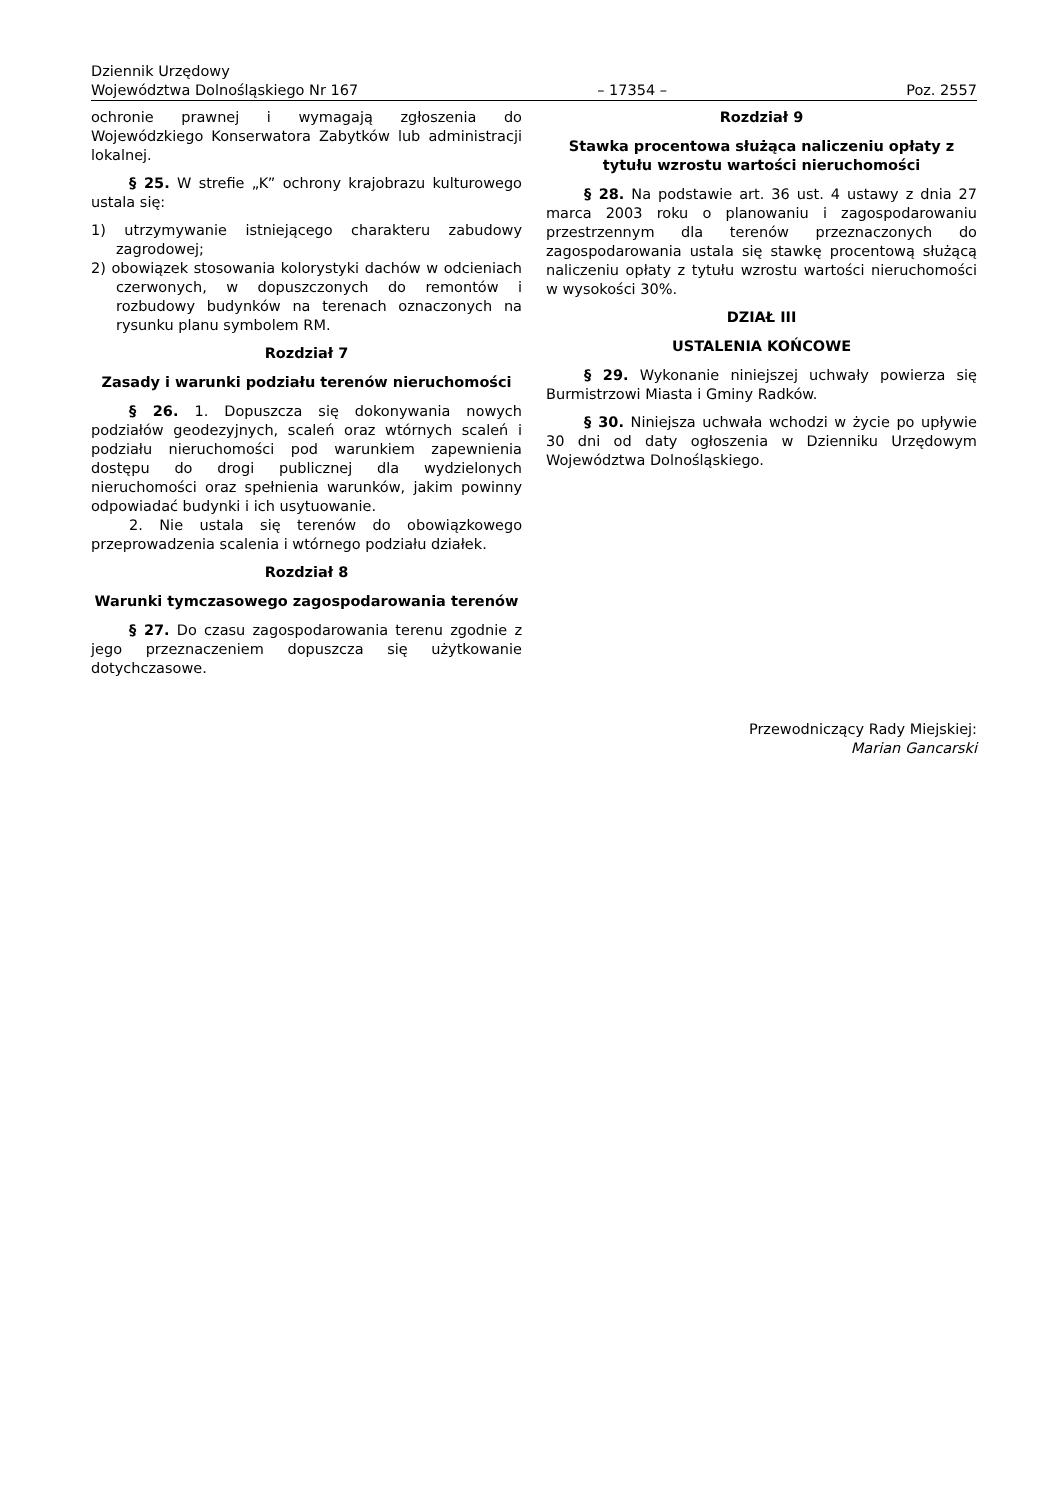Dziennik Urzędowy
Województwa Dolnośląskiego Nr 167 – 17354 – Poz. 2557
ochronie prawnej i wymagają zgłoszenia do Wojewódzkiego Konserwatora Zabytków lub administracji lokalnej.
§ 25. W strefie „K” ochrony krajobrazu kulturowego ustala się:
1) utrzymywanie istniejącego charakteru zabudowy zagrodowej;
2) obowiązek stosowania kolorystyki dachów w odcieniach czerwonych, w dopuszczonych do remontów i rozbudowy budynków na terenach oznaczonych na rysunku planu symbolem RM.
Rozdział 7
Zasady i warunki podziału terenów nieruchomości
§ 26. 1. Dopuszcza się dokonywania nowych podziałów geodezyjnych, scaleń oraz wtórnych scaleń i podziału nieruchomości pod warunkiem zapewnienia dostępu do drogi publicznej dla wydzielonych nieruchomości oraz spełnienia warunków, jakim powinny odpowiadać budynki i ich usytuowanie.
2. Nie ustala się terenów do obowiązkowego przeprowadzenia scalenia i wtórnego podziału działek.
Rozdział 8
Warunki tymczasowego zagospodarowania terenów
§ 27. Do czasu zagospodarowania terenu zgodnie z jego przeznaczeniem dopuszcza się użytkowanie dotychczasowe.
Rozdział 9
Stawka procentowa służąca naliczeniu opłaty z tytułu wzrostu wartości nieruchomości
§ 28. Na podstawie art. 36 ust. 4 ustawy z dnia 27 marca 2003 roku o planowaniu i zagospodarowaniu przestrzennym dla terenów przeznaczonych do zagospodarowania ustala się stawkę procentową służącą naliczeniu opłaty z tytułu wzrostu wartości nieruchomości w wysokości 30%.
DZIAŁ III
USTALENIA KOŃCOWE
§ 29. Wykonanie niniejszej uchwały powierza się Burmistrzowi Miasta i Gminy Radków.
§ 30. Niniejsza uchwała wchodzi w życie po upływie 30 dni od daty ogłoszenia w Dzienniku Urzędowym Województwa Dolnośląskiego.
Przewodniczący Rady Miejskiej:
Marian Gancarski